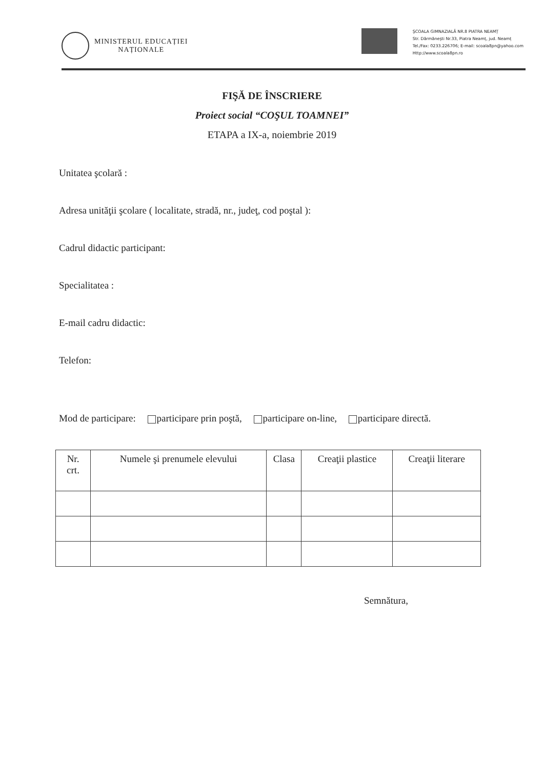MINISTERUL EDUCAȚIEI
NAȚIONALE
ŞCOALA GIMNAZIALĂ NR.8 PIATRA NEAMȚ
Str. Dărmăneşti Nr.33, Piatra Neamț, jud. Neamț
Tel./Fax: 0233.226706; E-mail: scoala8pn@yahoo.com
Http://www.scoala8pn.ro
FIŞĂ DE ÎNSCRIERE
Proiect social “COŞUL TOAMNEI”
ETAPA a IX-a, noiembrie 2019
Unitatea şcolară :
Adresa unităţii şcolare ( localitate, stradă, nr., judeţ, cod poştal ):
Cadrul didactic participant:
Specialitatea :
E-mail cadru didactic:
Telefon:
Mod de participare: participare prin poştă, participare on-line, participare directă.
| Nr. crt. | Numele şi prenumele elevului | Clasa | Creaţii plastice | Creaţii literare |
| --- | --- | --- | --- | --- |
Semnătura,